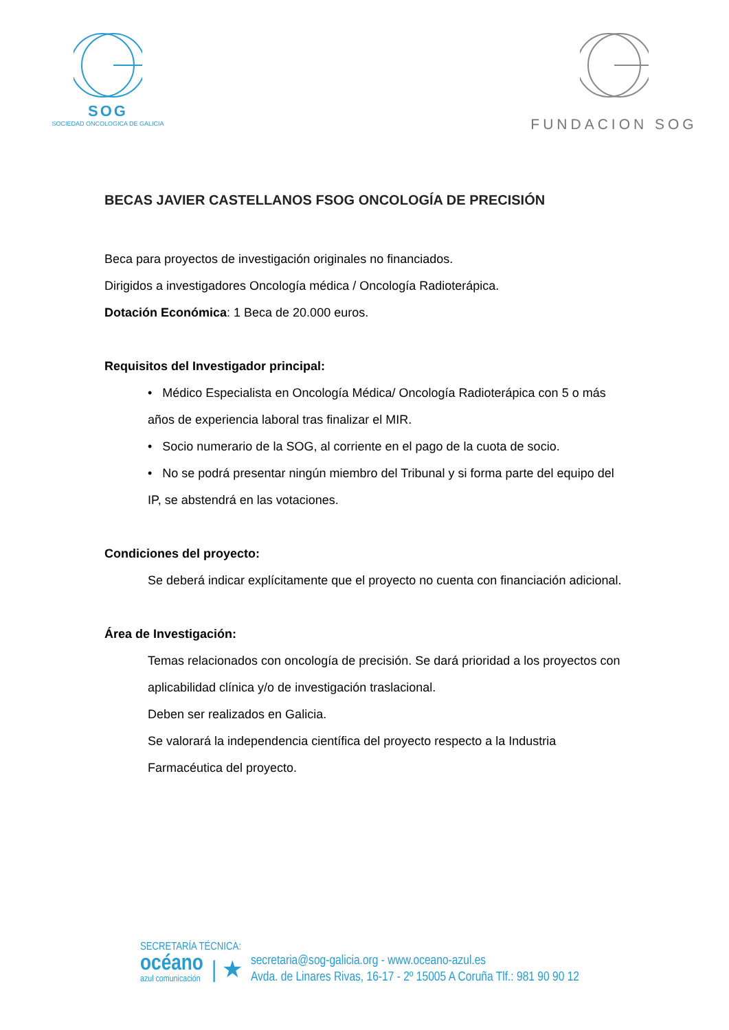SOG
SOCIEDAD ONCOLOGICA DE GALICIA
FUNDACION SOG
BECAS JAVIER CASTELLANOS FSOG ONCOLOGÍA DE PRECISIÓN
Beca para proyectos de investigación originales no financiados.
Dirigidos a investigadores Oncología médica / Oncología Radioterápica.
Dotación Económica: 1 Beca de 20.000 euros.
Requisitos del Investigador principal:
• Médico Especialista en Oncología Médica/ Oncología Radioterápica con 5 o más años de experiencia laboral tras finalizar el MIR.
• Socio numerario de la SOG, al corriente en el pago de la cuota de socio.
• No se podrá presentar ningún miembro del Tribunal y si forma parte del equipo del IP, se abstendrá en las votaciones.
Condiciones del proyecto:
Se deberá indicar explícitamente que el proyecto no cuenta con financiación adicional.
Área de Investigación:
Temas relacionados con oncología de precisión. Se dará prioridad a los proyectos con aplicabilidad clínica y/o de investigación traslacional.
Deben ser realizados en Galicia.
Se valorará la independencia científica del proyecto respecto a la Industria Farmacéutica del proyecto.
SECRETARÍA TÉCNICA:
océano
azul comunicación
| ★
secretaria@sog-galicia.org - www.oceano-azul.es
Avda. de Linares Rivas, 16-17 - 2º 15005 A Coruña Tlf.: 981 90 90 12